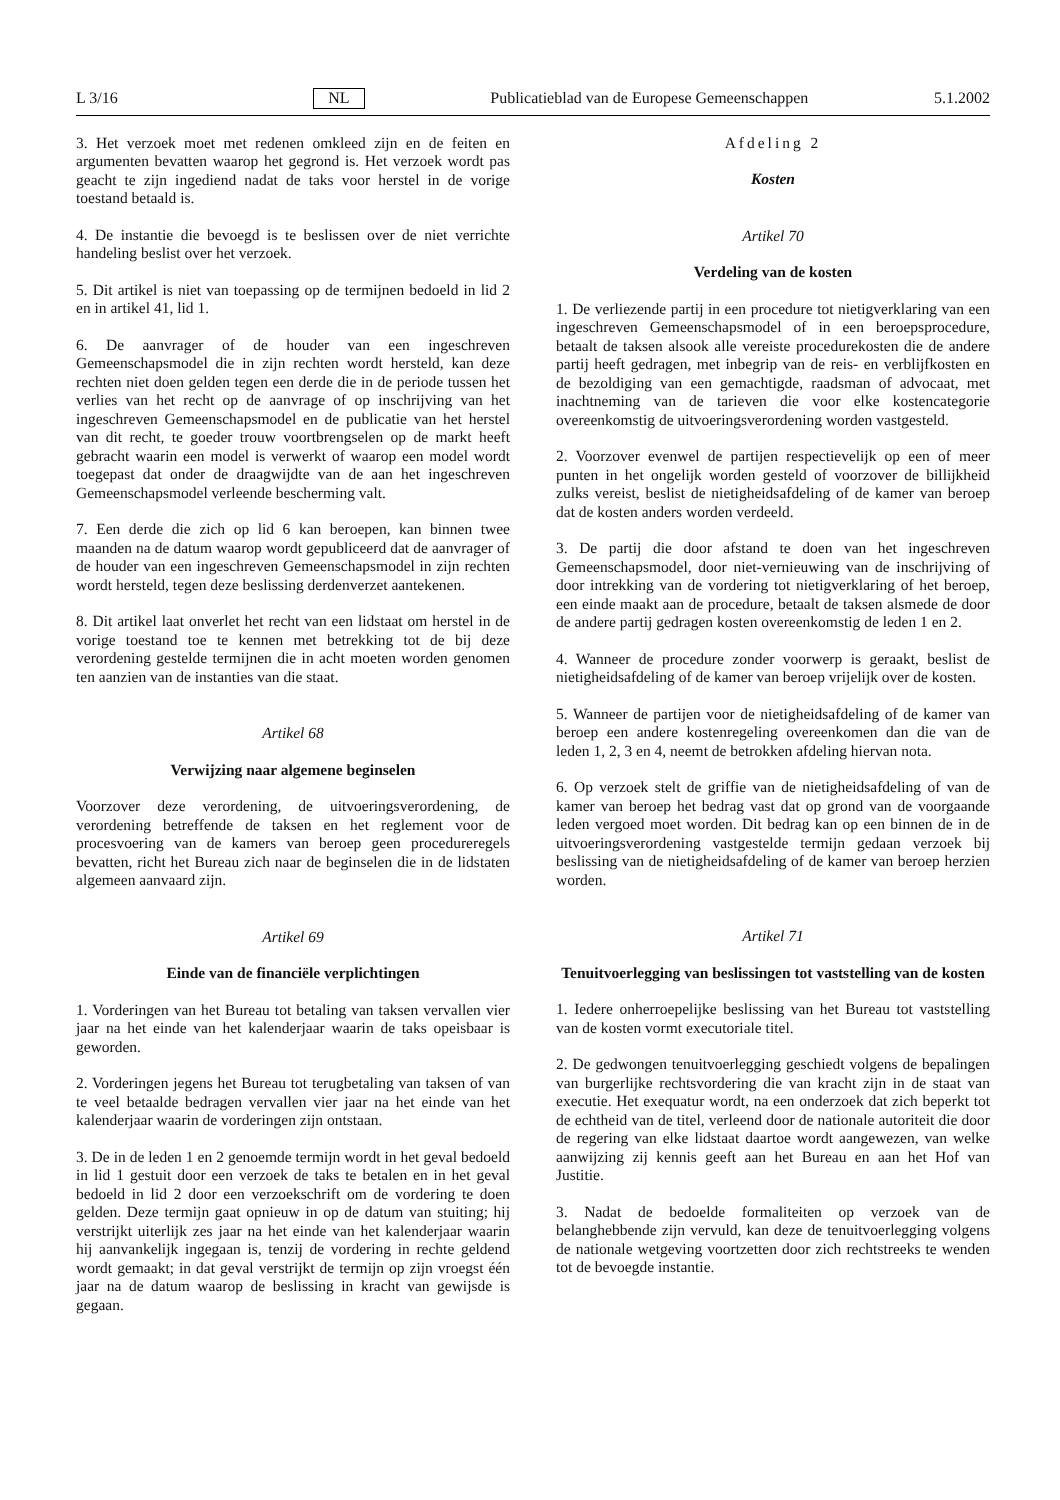L 3/16 NL Publicatieblad van de Europese Gemeenschappen 5.1.2002
3. Het verzoek moet met redenen omkleed zijn en de feiten en argumenten bevatten waarop het gegrond is. Het verzoek wordt pas geacht te zijn ingediend nadat de taks voor herstel in de vorige toestand betaald is.
4. De instantie die bevoegd is te beslissen over de niet verrichte handeling beslist over het verzoek.
5. Dit artikel is niet van toepassing op de termijnen bedoeld in lid 2 en in artikel 41, lid 1.
6. De aanvrager of de houder van een ingeschreven Gemeenschapsmodel die in zijn rechten wordt hersteld, kan deze rechten niet doen gelden tegen een derde die in de periode tussen het verlies van het recht op de aanvrage of op inschrijving van het ingeschreven Gemeenschapsmodel en de publicatie van het herstel van dit recht, te goeder trouw voortbrengselen op de markt heeft gebracht waarin een model is verwerkt of waarop een model wordt toegepast dat onder de draagwijdte van de aan het ingeschreven Gemeenschapsmodel verleende bescherming valt.
7. Een derde die zich op lid 6 kan beroepen, kan binnen twee maanden na de datum waarop wordt gepubliceerd dat de aanvrager of de houder van een ingeschreven Gemeenschapsmodel in zijn rechten wordt hersteld, tegen deze beslissing derdenverzet aantekenen.
8. Dit artikel laat onverlet het recht van een lidstaat om herstel in de vorige toestand toe te kennen met betrekking tot de bij deze verordening gestelde termijnen die in acht moeten worden genomen ten aanzien van de instanties van die staat.
Artikel 68
Verwijzing naar algemene beginselen
Voorzover deze verordening, de uitvoeringsverordening, de verordening betreffende de taksen en het reglement voor de procesvoering van de kamers van beroep geen procedureregels bevatten, richt het Bureau zich naar de beginselen die in de lidstaten algemeen aanvaard zijn.
Artikel 69
Einde van de financiële verplichtingen
1. Vorderingen van het Bureau tot betaling van taksen vervallen vier jaar na het einde van het kalenderjaar waarin de taks opeisbaar is geworden.
2. Vorderingen jegens het Bureau tot terugbetaling van taksen of van te veel betaalde bedragen vervallen vier jaar na het einde van het kalenderjaar waarin de vorderingen zijn ontstaan.
3. De in de leden 1 en 2 genoemde termijn wordt in het geval bedoeld in lid 1 gestuit door een verzoek de taks te betalen en in het geval bedoeld in lid 2 door een verzoekschrift om de vordering te doen gelden. Deze termijn gaat opnieuw in op de datum van stuiting; hij verstrijkt uiterlijk zes jaar na het einde van het kalenderjaar waarin hij aanvankelijk ingegaan is, tenzij de vordering in rechte geldend wordt gemaakt; in dat geval verstrijkt de termijn op zijn vroegst één jaar na de datum waarop de beslissing in kracht van gewijsde is gegaan.
Afdeling 2
Kosten
Artikel 70
Verdeling van de kosten
1. De verliezende partij in een procedure tot nietigverklaring van een ingeschreven Gemeenschapsmodel of in een beroepsprocedure, betaalt de taksen alsook alle vereiste procedurekosten die de andere partij heeft gedragen, met inbegrip van de reis- en verblijfkosten en de bezoldiging van een gemachtigde, raadsman of advocaat, met inachtneming van de tarieven die voor elke kostencategorie overeenkomstig de uitvoeringsverordening worden vastgesteld.
2. Voorzover evenwel de partijen respectievelijk op een of meer punten in het ongelijk worden gesteld of voorzover de billijkheid zulks vereist, beslist de nietigheidsafdeling of de kamer van beroep dat de kosten anders worden verdeeld.
3. De partij die door afstand te doen van het ingeschreven Gemeenschapsmodel, door niet-vernieuwing van de inschrijving of door intrekking van de vordering tot nietigverklaring of het beroep, een einde maakt aan de procedure, betaalt de taksen alsmede de door de andere partij gedragen kosten overeenkomstig de leden 1 en 2.
4. Wanneer de procedure zonder voorwerp is geraakt, beslist de nietigheidsafdeling of de kamer van beroep vrijelijk over de kosten.
5. Wanneer de partijen voor de nietigheidsafdeling of de kamer van beroep een andere kostenregeling overeenkomen dan die van de leden 1, 2, 3 en 4, neemt de betrokken afdeling hiervan nota.
6. Op verzoek stelt de griffie van de nietigheidsafdeling of van de kamer van beroep het bedrag vast dat op grond van de voorgaande leden vergoed moet worden. Dit bedrag kan op een binnen de in de uitvoeringsverordening vastgestelde termijn gedaan verzoek bij beslissing van de nietigheidsafdeling of de kamer van beroep herzien worden.
Artikel 71
Tenuitvoerlegging van beslissingen tot vaststelling van de kosten
1. Iedere onherroepelijke beslissing van het Bureau tot vaststelling van de kosten vormt executoriale titel.
2. De gedwongen tenuitvoerlegging geschiedt volgens de bepalingen van burgerlijke rechtsvordering die van kracht zijn in de staat van executie. Het exequatur wordt, na een onderzoek dat zich beperkt tot de echtheid van de titel, verleend door de nationale autoriteit die door de regering van elke lidstaat daartoe wordt aangewezen, van welke aanwijzing zij kennis geeft aan het Bureau en aan het Hof van Justitie.
3. Nadat de bedoelde formaliteiten op verzoek van de belanghebbende zijn vervuld, kan deze de tenuitvoerlegging volgens de nationale wetgeving voortzetten door zich rechtstreeks te wenden tot de bevoegde instantie.